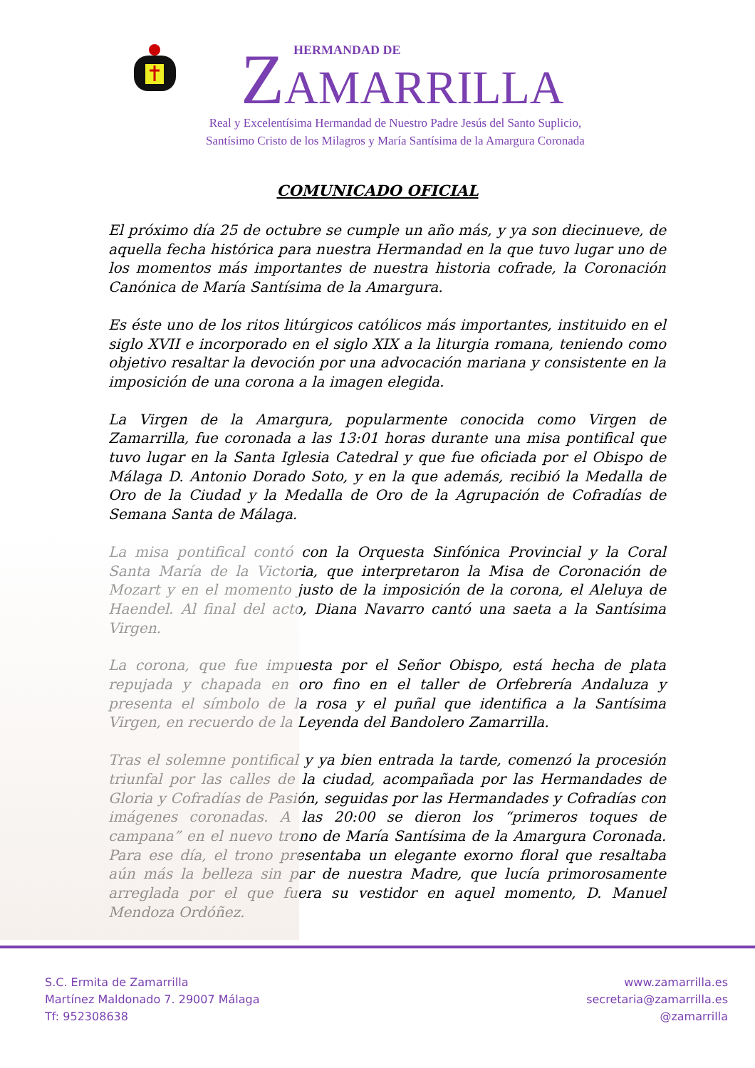HERMANDAD DE
ZAMARRILLA
Real y Excelentísima Hermandad de Nuestro Padre Jesús del Santo Suplicio,
Santísimo Cristo de los Milagros y María Santísima de la Amargura Coronada
COMUNICADO OFICIAL
El próximo día 25 de octubre se cumple un año más, y ya son diecinueve, de aquella fecha histórica para nuestra Hermandad en la que tuvo lugar uno de los momentos más importantes de nuestra historia cofrade, la Coronación Canónica de María Santísima de la Amargura.
Es éste uno de los ritos litúrgicos católicos más importantes, instituido en el siglo XVII e incorporado en el siglo XIX a la liturgia romana, teniendo como objetivo resaltar la devoción por una advocación mariana y consistente en la imposición de una corona a la imagen elegida.
La Virgen de la Amargura, popularmente conocida como Virgen de Zamarrilla, fue coronada a las 13:01 horas durante una misa pontifical que tuvo lugar en la Santa Iglesia Catedral y que fue oficiada por el Obispo de Málaga D. Antonio Dorado Soto, y en la que además, recibió la Medalla de Oro de la Ciudad y la Medalla de Oro de la Agrupación de Cofradías de Semana Santa de Málaga.
La misa pontifical contó con la Orquesta Sinfónica Provincial y la Coral Santa María de la Victoria, que interpretaron la Misa de Coronación de Mozart y en el momento justo de la imposición de la corona, el Aleluya de Haendel. Al final del acto, Diana Navarro cantó una saeta a la Santísima Virgen.
La corona, que fue impuesta por el Señor Obispo, está hecha de plata repujada y chapada en oro fino en el taller de Orfebrería Andaluza y presenta el símbolo de la rosa y el puñal que identifica a la Santísima Virgen, en recuerdo de la Leyenda del Bandolero Zamarrilla.
Tras el solemne pontifical y ya bien entrada la tarde, comenzó la procesión triunfal por las calles de la ciudad, acompañada por las Hermandades de Gloria y Cofradías de Pasión, seguidas por las Hermandades y Cofradías con imágenes coronadas. A las 20:00 se dieron los “primeros toques de campana” en el nuevo trono de María Santísima de la Amargura Coronada. Para ese día, el trono presentaba un elegante exorno floral que resaltaba aún más la belleza sin par de nuestra Madre, que lucía primorosamente arreglada por el que fuera su vestidor en aquel momento, D. Manuel Mendoza Ordóñez.
S.C. Ermita de Zamarrilla
Martínez Maldonado 7. 29007 Málaga
Tf: 952308638
www.zamarrilla.es
secretaria@zamarrilla.es
@zamarrilla